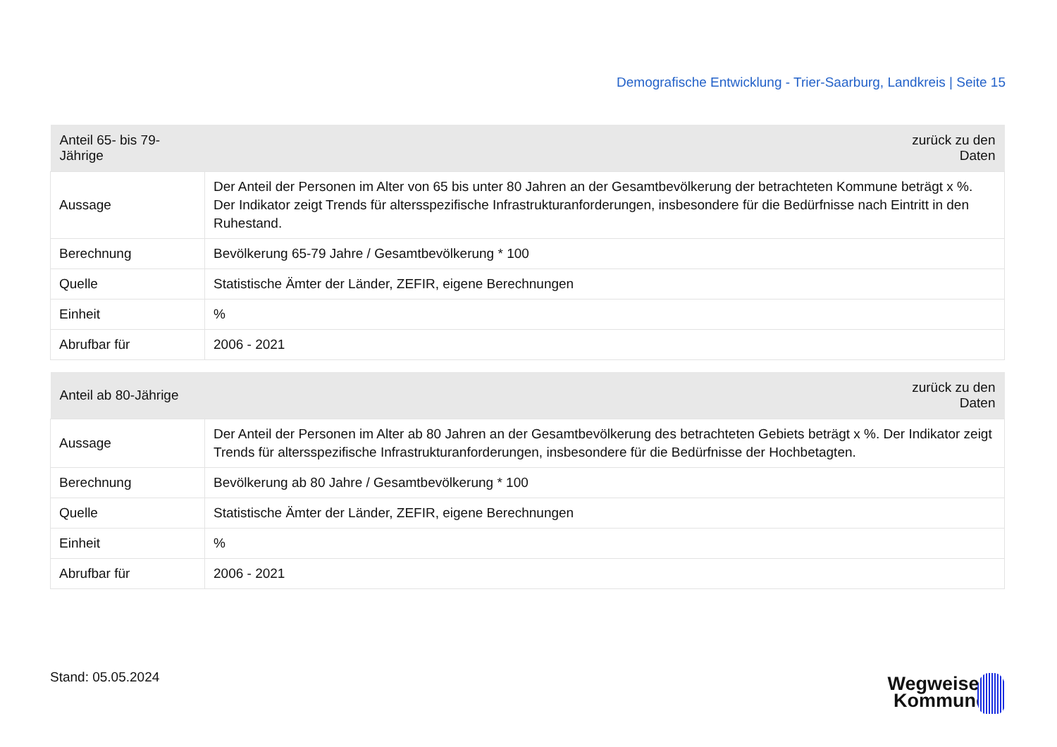Demografische Entwicklung - Trier-Saarburg, Landkreis | Seite 15
| Anteil 65- bis 79-Jährige | zurück zu den Daten |
| --- | --- |
| Aussage | Der Anteil der Personen im Alter von 65 bis unter 80 Jahren an der Gesamtbevölkerung der betrachteten Kommune beträgt x %. Der Indikator zeigt Trends für altersspezifische Infrastrukturanforderungen, insbesondere für die Bedürfnisse nach Eintritt in den Ruhestand. |
| Berechnung | Bevölkerung 65-79 Jahre / Gesamtbevölkerung * 100 |
| Quelle | Statistische Ämter der Länder, ZEFIR, eigene Berechnungen |
| Einheit | % |
| Abrufbar für | 2006 - 2021 |
| Anteil ab 80-Jährige | zurück zu den Daten |
| --- | --- |
| Aussage | Der Anteil der Personen im Alter ab 80 Jahren an der Gesamtbevölkerung des betrachteten Gebiets beträgt x %. Der Indikator zeigt Trends für altersspezifische Infrastrukturanforderungen, insbesondere für die Bedürfnisse der Hochbetagten. |
| Berechnung | Bevölkerung ab 80 Jahre / Gesamtbevölkerung * 100 |
| Quelle | Statistische Ämter der Länder, ZEFIR, eigene Berechnungen |
| Einheit | % |
| Abrufbar für | 2006 - 2021 |
Stand: 05.05.2024
Wegweiser
Kommune